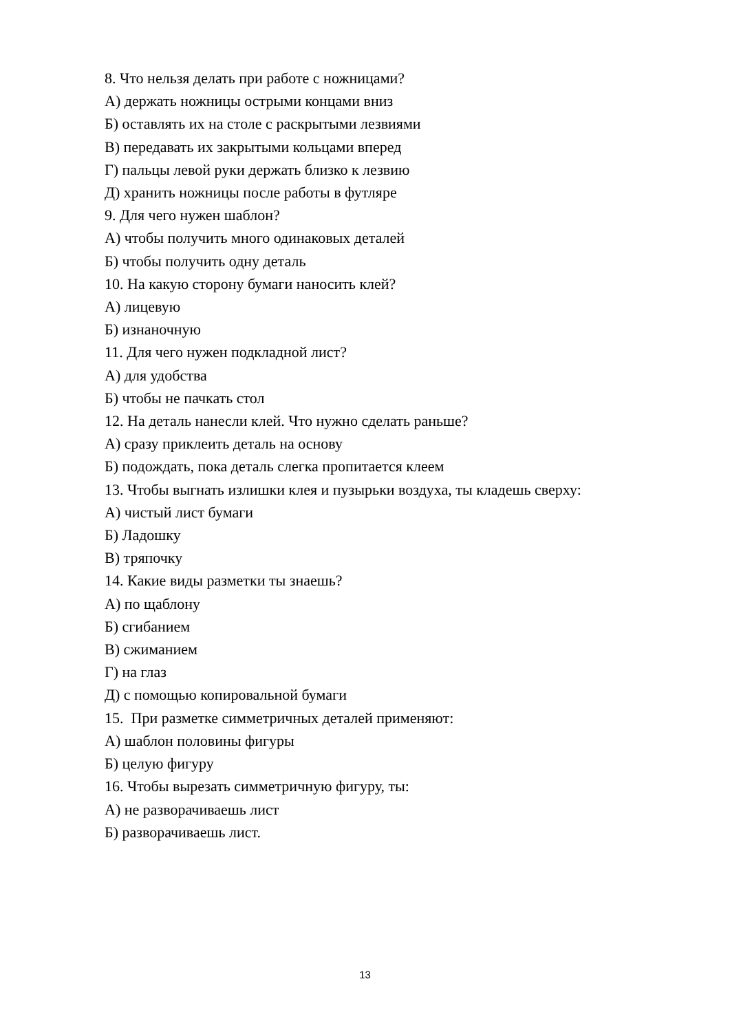8. Что нельзя делать при работе с ножницами?
А) держать ножницы острыми концами вниз
Б) оставлять их на столе с раскрытыми лезвиями
В) передавать их закрытыми кольцами вперед
Г) пальцы левой руки держать близко к лезвию
Д) хранить ножницы после работы в футляре
9. Для чего нужен шаблон?
А) чтобы получить много одинаковых деталей
Б) чтобы получить одну деталь
10. На какую сторону бумаги наносить клей?
А) лицевую
Б) изнаночную
11. Для чего нужен подкладной лист?
А) для удобства
Б) чтобы не пачкать стол
12. На деталь нанесли клей. Что нужно сделать раньше?
А) сразу приклеить деталь на основу
Б) подождать, пока деталь слегка пропитается клеем
13. Чтобы выгнать излишки клея и пузырьки воздуха, ты кладешь сверху:
А) чистый лист бумаги
Б) Ладошку
В) тряпочку
14. Какие виды разметки ты знаешь?
А) по щаблону
Б) сгибанием
В) сжиманием
Г) на глаз
Д) с помощью копировальной бумаги
15. При разметке симметричных деталей применяют:
А) шаблон половины фигуры
Б) целую фигуру
16. Чтобы вырезать симметричную фигуру, ты:
А) не разворачиваешь лист
Б) разворачиваешь лист.
13